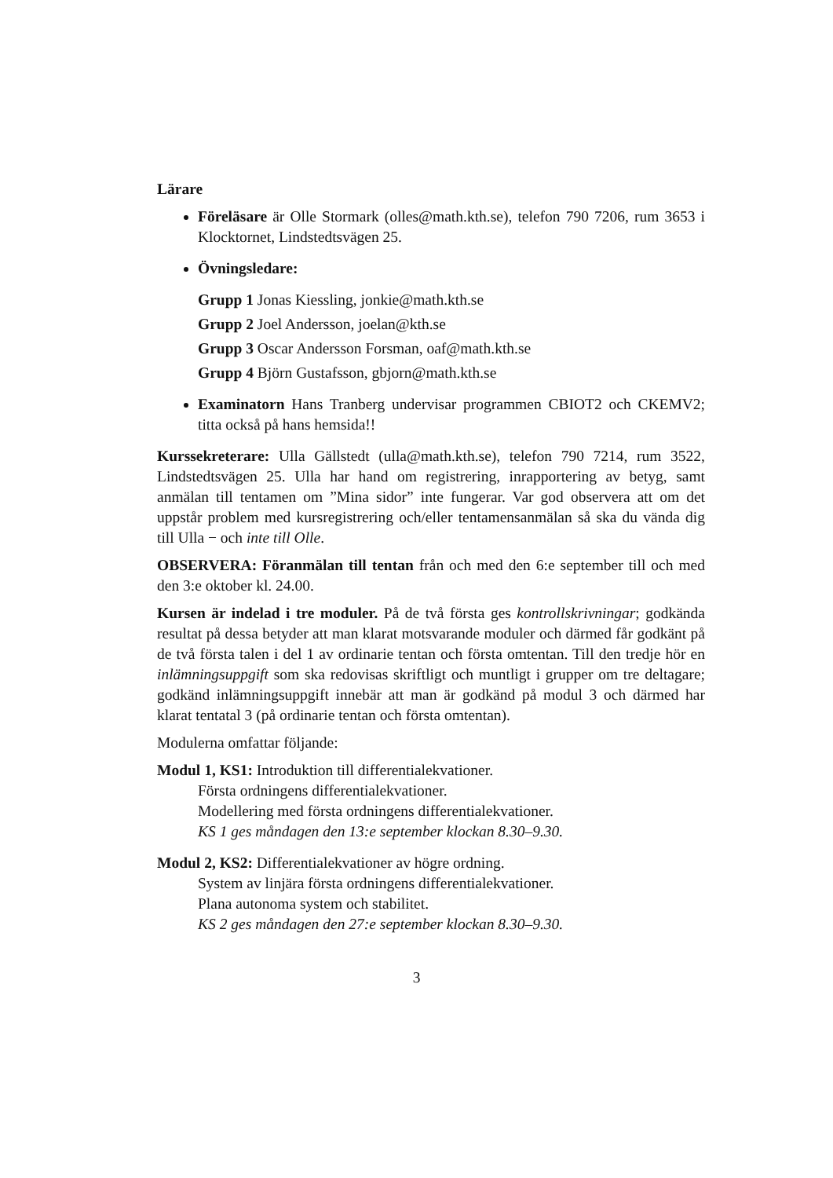Lärare
Föreläsare är Olle Stormark (olles@math.kth.se), telefon 790 7206, rum 3653 i Klocktornet, Lindstedtsvägen 25.
Övningsledare:
Grupp 1 Jonas Kiessling, jonkie@math.kth.se
Grupp 2 Joel Andersson, joelan@kth.se
Grupp 3 Oscar Andersson Forsman, oaf@math.kth.se
Grupp 4 Björn Gustafsson, gbjorn@math.kth.se
Examinatorn Hans Tranberg undervisar programmen CBIOT2 och CKEMV2; titta också på hans hemsida!!
Kurssekreterare: Ulla Gällstedt (ulla@math.kth.se), telefon 790 7214, rum 3522, Lindstedtsvägen 25. Ulla har hand om registrering, inrapportering av betyg, samt anmälan till tentamen om ”Mina sidor” inte fungerar. Var god observera att om det uppstår problem med kursregistrering och/eller tentamensanmälan så ska du vända dig till Ulla − och inte till Olle.
OBSERVERA: Föranmälan till tentan från och med den 6:e september till och med den 3:e oktober kl. 24.00.
Kursen är indelad i tre moduler. På de två första ges kontrollskrivningar; godkända resultat på dessa betyder att man klarat motsvarande moduler och därmed får godkänt på de två första talen i del 1 av ordinarie tentan och första omtentan. Till den tredje hör en inlämningsuppgift som ska redovisas skriftligt och muntligt i grupper om tre deltagare; godkänd inlämningsuppgift innebär att man är godkänd på modul 3 och därmed har klarat tentatal 3 (på ordinarie tentan och första omtentan).
Modulerna omfattar följande:
Modul 1, KS1: Introduktion till differentialekvationer.
Första ordningens differentialekvationer.
Modellering med första ordningens differentialekvationer.
KS 1 ges måndagen den 13:e september klockan 8.30–9.30.
Modul 2, KS2: Differentialekvationer av högre ordning.
System av linjära första ordningens differentialekvationer.
Plana autonoma system och stabilitet.
KS 2 ges måndagen den 27:e september klockan 8.30–9.30.
3